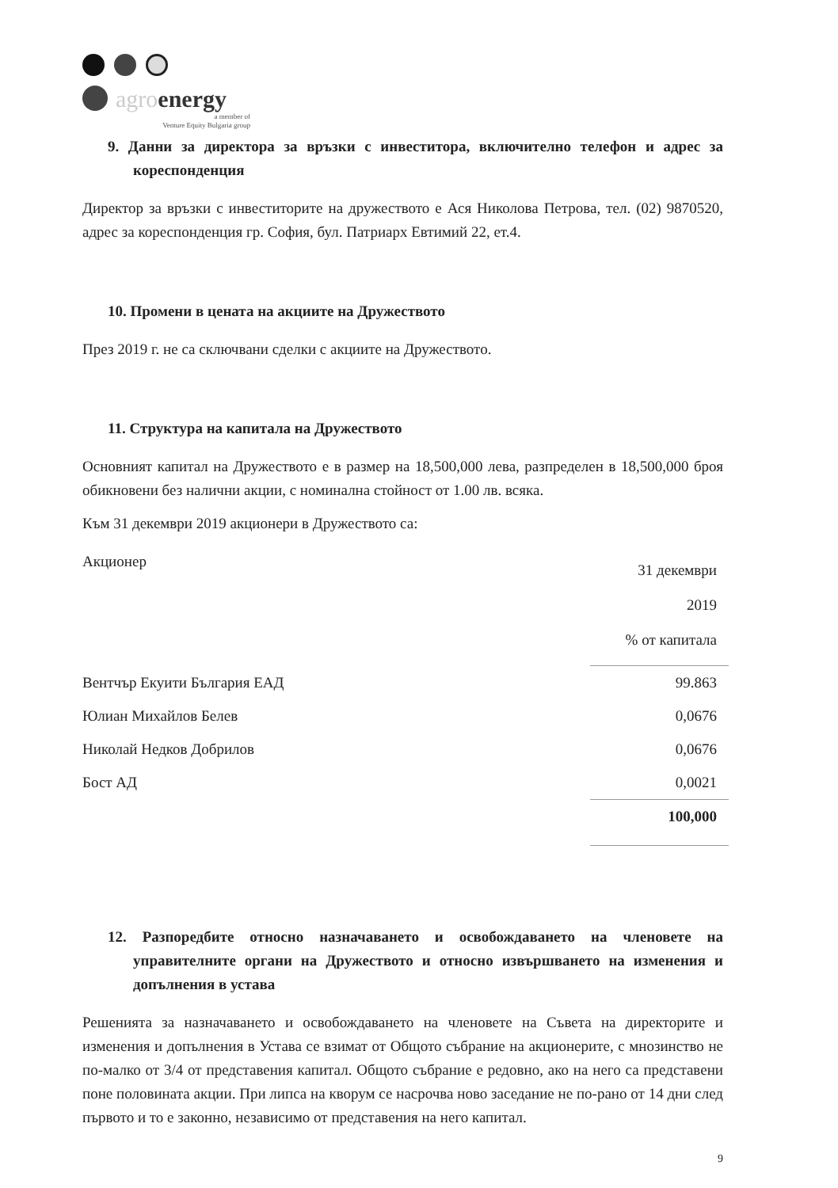agroenergy
a member of
Venture Equity Bulgaria group
9. Данни за директора за връзки с инвеститора, включително телефон и адрес за кореспонденция
Директор за връзки с инвеститорите на дружеството е Ася Николова Петрова, тел. (02) 9870520, адрес за кореспонденция гр. София, бул. Патриарх Евтимий 22, ет.4.
10. Промени в цената на акциите на Дружеството
През 2019 г. не са сключвани сделки с акциите на Дружеството.
11. Структура на капитала на Дружеството
Основният капитал на Дружеството е в размер на 18,500,000 лева, разпределен в 18,500,000 броя обикновени без налични акции, с номинална стойност от 1.00 лв. всяка.
Към 31 декември 2019 акционери в Дружеството са:
| Акционер | 31 декември 2019 % от капитала |
| Вентчър Екуити България ЕАД | 99.863 |
| Юлиан Михайлов Белев | 0,0676 |
| Николай Недков Добрилов | 0,0676 |
| Бост АД | 0,0021 |
| | 100,000 |
12. Разпоредбите относно назначаването и освобождаването на членовете на управителните органи на Дружеството и относно извършването на изменения и допълнения в устава
Решенията за назначаването и освобождаването на членовете на Съвета на директорите и изменения и допълнения в Устава се взимат от Общото събрание на акционерите, с мнозинство не по-малко от 3/4 от представения капитал. Общото събрание е редовно, ако на него са представени поне половината акции. При липса на кворум се насрочва ново заседание не по-рано от 14 дни след първото и то е законно, независимо от представения на него капитал.
9